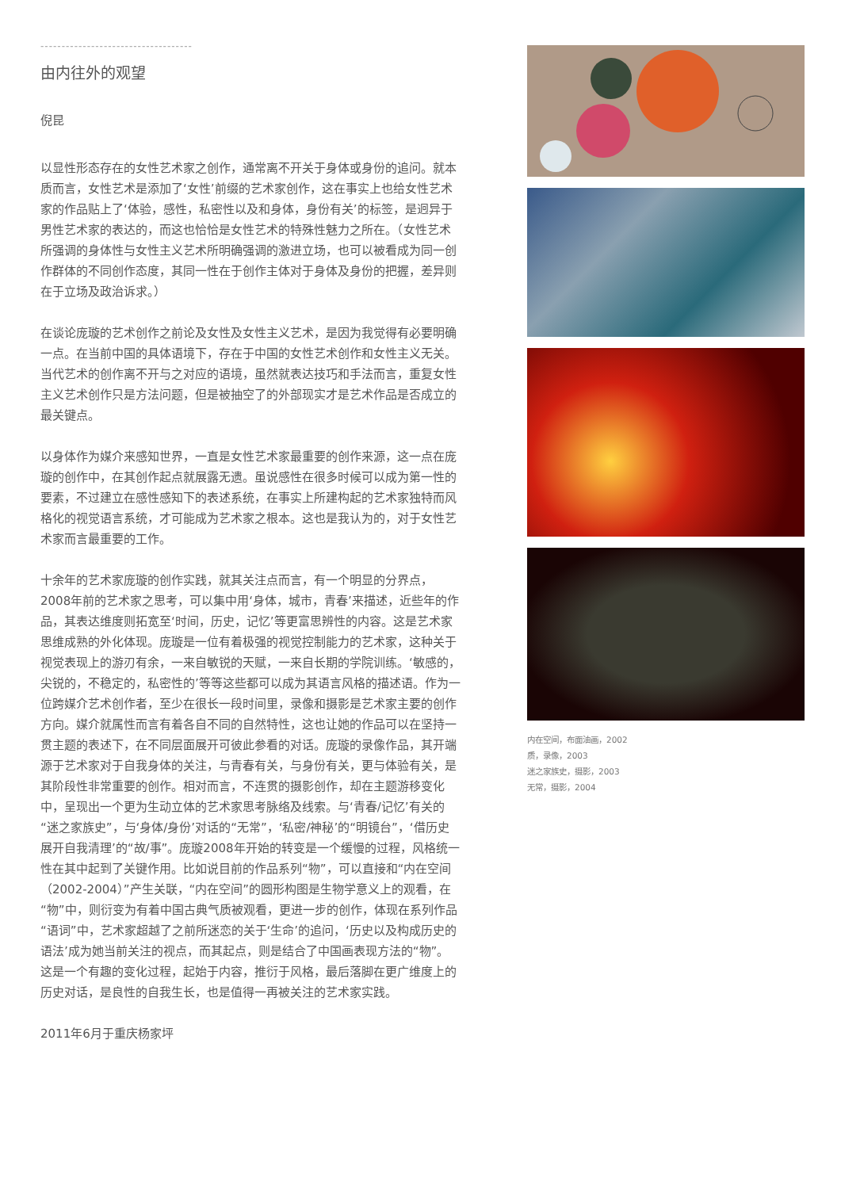------------------------------------
由内往外的观望
倪昆
以显性形态存在的女性艺术家之创作，通常离不开关于身体或身份的追问。就本质而言，女性艺术是添加了‘女性’前缀的艺术家创作，这在事实上也给女性艺术家的作品贴上了‘体验，感性，私密性以及和身体，身份有关’的标签，是迥异于男性艺术家的表达的，而这也恰恰是女性艺术的特殊性魅力之所在。（女性艺术所强调的身体性与女性主义艺术所明确强调的激进立场，也可以被看成为同一创作群体的不同创作态度，其同一性在于创作主体对于身体及身份的把握，差异则在于立场及政治诉求。）
在谈论庞璇的艺术创作之前论及女性及女性主义艺术，是因为我觉得有必要明确一点。在当前中国的具体语境下，存在于中国的女性艺术创作和女性主义无关。当代艺术的创作离不开与之对应的语境，虽然就表达技巧和手法而言，重复女性主义艺术创作只是方法问题，但是被抽空了的外部现实才是艺术作品是否成立的最关键点。
以身体作为媒介来感知世界，一直是女性艺术家最重要的创作来源，这一点在庞璇的创作中，在其创作起点就展露无遗。虽说感性在很多时候可以成为第一性的要素，不过建立在感性感知下的表述系统，在事实上所建构起的艺术家独特而风格化的视觉语言系统，才可能成为艺术家之根本。这也是我认为的，对于女性艺术家而言最重要的工作。
十余年的艺术家庞璇的创作实践，就其关注点而言，有一个明显的分界点，2008年前的艺术家之思考，可以集中用‘身体，城市，青春’来描述，近些年的作品，其表达维度则拓宽至‘时间，历史，记忆’等更富思辨性的内容。这是艺术家思维成熟的外化体现。庞璇是一位有着极强的视觉控制能力的艺术家，这种关于视觉表现上的游刃有余，一来自敏锐的天赋，一来自长期的学院训练。‘敏感的，尖锐的，不稳定的，私密性的’等等这些都可以成为其语言风格的描述语。作为一位跨媒介艺术创作者，至少在很长一段时间里，录像和摄影是艺术家主要的创作方向。媒介就属性而言有着各自不同的自然特性，这也让她的作品可以在坚持一贯主题的表述下，在不同层面展开可彼此参看的对话。庞璇的录像作品，其开端源于艺术家对于自我身体的关注，与青春有关，与身份有关，更与体验有关，是其阶段性非常重要的创作。相对而言，不连贯的摄影创作，却在主题游移变化中，呈现出一个更为生动立体的艺术家思考脉络及线索。与‘青春/记忆’有关的“迷之家族史”，与‘身体/身份’对话的“无常”，‘私密/神秘’的“明镜台”，‘借历史展开自我清理’的“故/事”。庞璇2008年开始的转变是一个缓慢的过程，风格统一性在其中起到了关键作用。比如说目前的作品系列“物”，可以直接和“内在空间（2002-2004）”产生关联，“内在空间”的圆形构图是生物学意义上的观看，在“物”中，则衍变为有着中国古典气质被观看，更进一步的创作，体现在系列作品“语词”中，艺术家超越了之前所迷恋的关于‘生命’的追问，‘历史以及构成历史的语法’成为她当前关注的视点，而其起点，则是结合了中国画表现方法的“物”。这是一个有趣的变化过程，起始于内容，推衍于风格，最后落脚在更广维度上的历史对话，是良性的自我生长，也是值得一再被关注的艺术家实践。
2011年6月于重庆杨家坪
内在空间，布面油画，2002
质，录像，2003
迷之家族史，摄影，2003
无常，摄影，2004